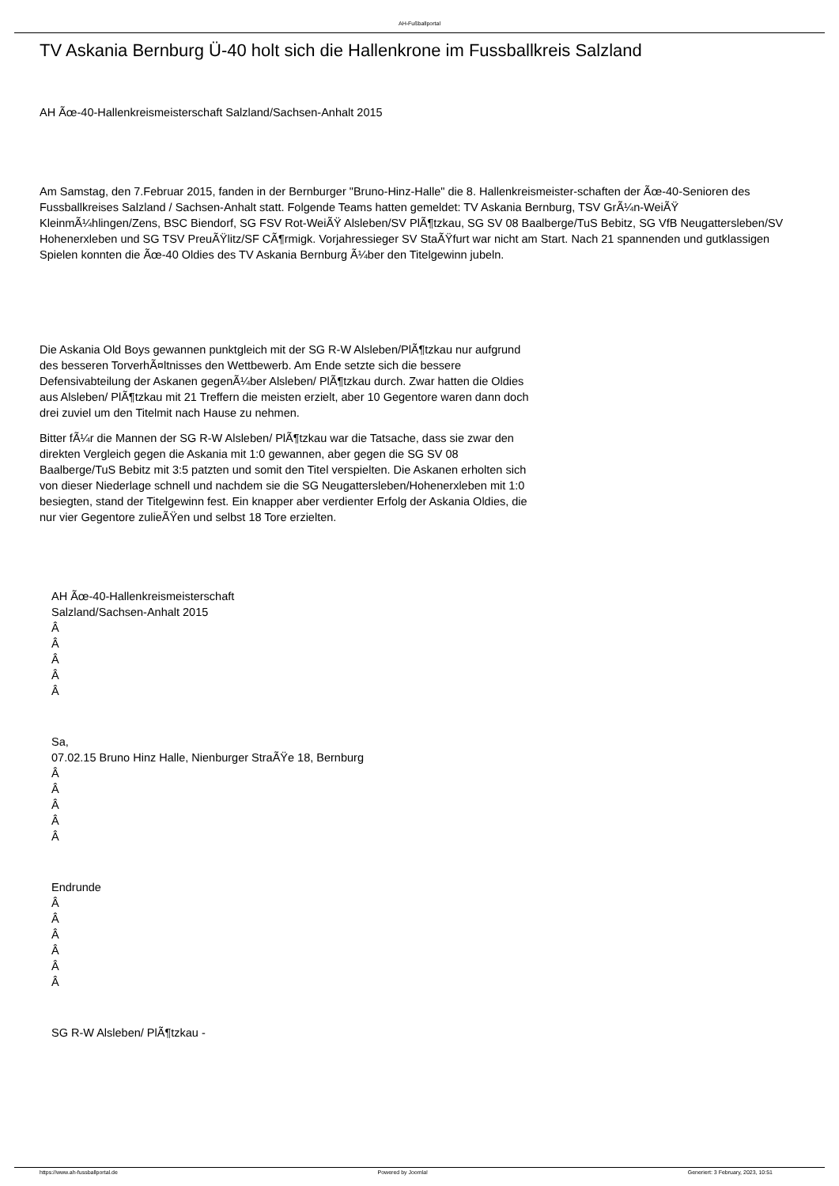AH-Fußballportal
TV Askania Bernburg Ü-40 holt sich die Hallenkrone im Fussballkreis Salzland
AH Ãœ-40-Hallenkreismeisterschaft Salzland/Sachsen-Anhalt 2015
Am Samstag, den 7.Februar 2015, fanden in der Bernburger "Bruno-Hinz-Halle" die 8. Hallenkreismeister-schaften der Ãœ-40-Senioren des Fussballkreises Salzland / Sachsen-Anhalt statt. Folgende Teams hatten gemeldet: TV Askania Bernburg, TSV GrÃ¼n-WeiÃŸ KleinmÃ¼hlingen/Zens, BSC Biendorf, SG FSV Rot-WeiÃŸ Alsleben/SV PlÃ¶tzkau, SG SV 08 Baalberge/TuS Bebitz, SG VfB Neugattersleben/SV Hohenerxleben und SG TSV PreuÃŸlitz/SF CÃ¶rmigk. Vorjahressieger SV StaÃŸfurt war nicht am Start. Nach 21 spannenden und gutklassigen Spielen konnten die Ãœ-40 Oldies des TV Askania Bernburg Ã¼ber den Titelgewinn jubeln.
Die Askania Old Boys gewannen punktgleich mit der SG R-W Alsleben/PlÃ¶tzkau nur aufgrund des besseren TorverhÃ¤ltnisses den Wettbewerb. Am Ende setzte sich die bessere Defensivabteilung der Askanen gegenÃ¼ber Alsleben/ PlÃ¶tzkau durch. Zwar hatten die Oldies aus Alsleben/ PlÃ¶tzkau mit 21 Treffern die meisten erzielt, aber 10 Gegentore waren dann doch drei zuviel um den Titelmit nach Hause zu nehmen.
Bitter fÃ¼r die Mannen der SG R-W Alsleben/ PlÃ¶tzkau war die Tatsache, dass sie zwar den direkten Vergleich gegen die Askania mit 1:0 gewannen, aber gegen die SG SV 08 Baalberge/TuS Bebitz mit 3:5 patzten und somit den Titel verspielten. Die Askanen erholten sich von dieser Niederlage schnell und nachdem sie die SG Neugattersleben/Hohenerxleben mit 1:0 besiegten, stand der Titelgewinn fest. Ein knapper aber verdienter Erfolg der Askania Oldies, die nur vier Gegentore zulieÃŸen und selbst 18 Tore erzielten.
AH Ãœ-40-Hallenkreismeisterschaft
Salzland/Sachsen-Anhalt 2015
Â
Â
Â
Â
Â
Sa,
07.02.15 Bruno Hinz Halle, Nienburger StraÃŸe 18, Bernburg
Â
Â
Â
Â
Â
Endrunde
Â
Â
Â
Â
Â
Â
SG R-W Alsleben/ PlÃ¶tzkau -
https://www.ah-fussballportal.de Powered by Joomla! Generiert: 3 February, 2023, 10:51